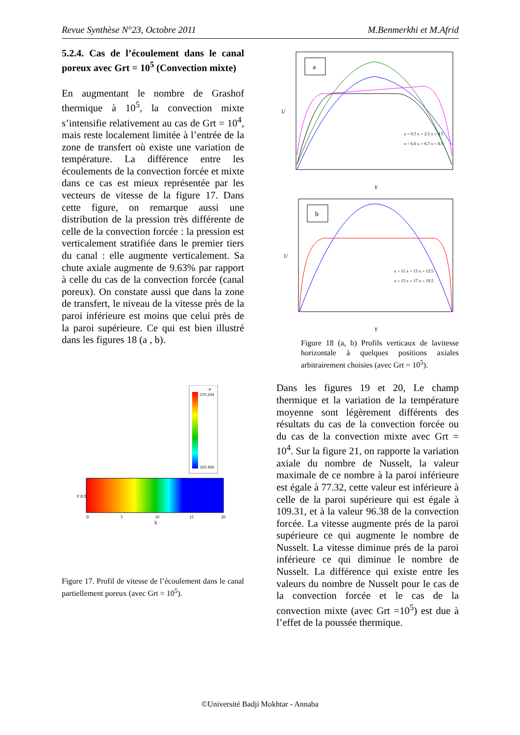Revue Synthèse N°23, Octobre 2011 M.Benmerkhi et M.Afrid
5.2.4. Cas de l’écoulement dans le canal poreux avec Grt = 10<sup>5</sup> (Convection mixte)
En augmentant le nombre de Grashof thermique à 10<sup>5</sup>, la convection mixte s’intensifie relativement au cas de Grt = 10<sup>4</sup>, mais reste localement limitée à l’entrée de la zone de transfert où existe une variation de température. La différence entre les écoulements de la convection forcée et mixte dans ce cas est mieux représentée par les vecteurs de vitesse de la figure 17. Dans cette figure, on remarque aussi une distribution de la pression très différente de celle de la convection forcée : la pression est verticalement stratifiée dans le premier tiers du canal : elle augmente verticalement. Sa chute axiale augmente de 9.63% par rapport à celle du cas de la convection forcée (canal poreux). On constate aussi que dans la zone de transfert, le niveau de la vitesse près de la paroi inférieure est moins que celui près de la paroi supérieure. Ce qui est bien illustré dans les figures 18 (a , b).
P
370.244
320.456
Y 0.5
0
5
10
15
20
X
Figure 17. Profil de vitesse de l’écoulement dans le canal partiellement poreux (avec Grt = 10<sup>5</sup>).
a
U
Y
x = 0.5 x = 2.5 x = 4.5
x = 6.6 x = 6.7 x = 8.5
b
U
Y
x = 11 x = 13 x = 13.5
x = 15 x = 17 x = 19.5
Figure 18 (a, b) Profils verticaux de lavitesse horizontale à quelques positions axiales arbitrairement choisies (avec Grt = 10<sup>5</sup>).
Dans les figures 19 et 20, Le champ thermique et la variation de la température moyenne sont légèrement différents des résultats du cas de la convection forcée ou du cas de la convection mixte avec Grt = 10<sup>4</sup>. Sur la figure 21, on rapporte la variation axiale du nombre de Nusselt, la valeur maximale de ce nombre à la paroi inférieure est égale à 77.32, cette valeur est inférieure à celle de la paroi supérieure qui est égale à 109.31, et à la valeur 96.38 de la convection forcée. La vitesse augmente prés de la paroi supérieure ce qui augmente le nombre de Nusselt. La vitesse diminue prés de la paroi inférieure ce qui diminue le nombre de Nusselt. La différence qui existe entre les valeurs du nombre de Nusselt pour le cas de la convection forcée et le cas de la convection mixte (avec Grt =10<sup>5</sup>) est due à l’effet de la poussée thermique.
©Université Badji Mokhtar - Annaba